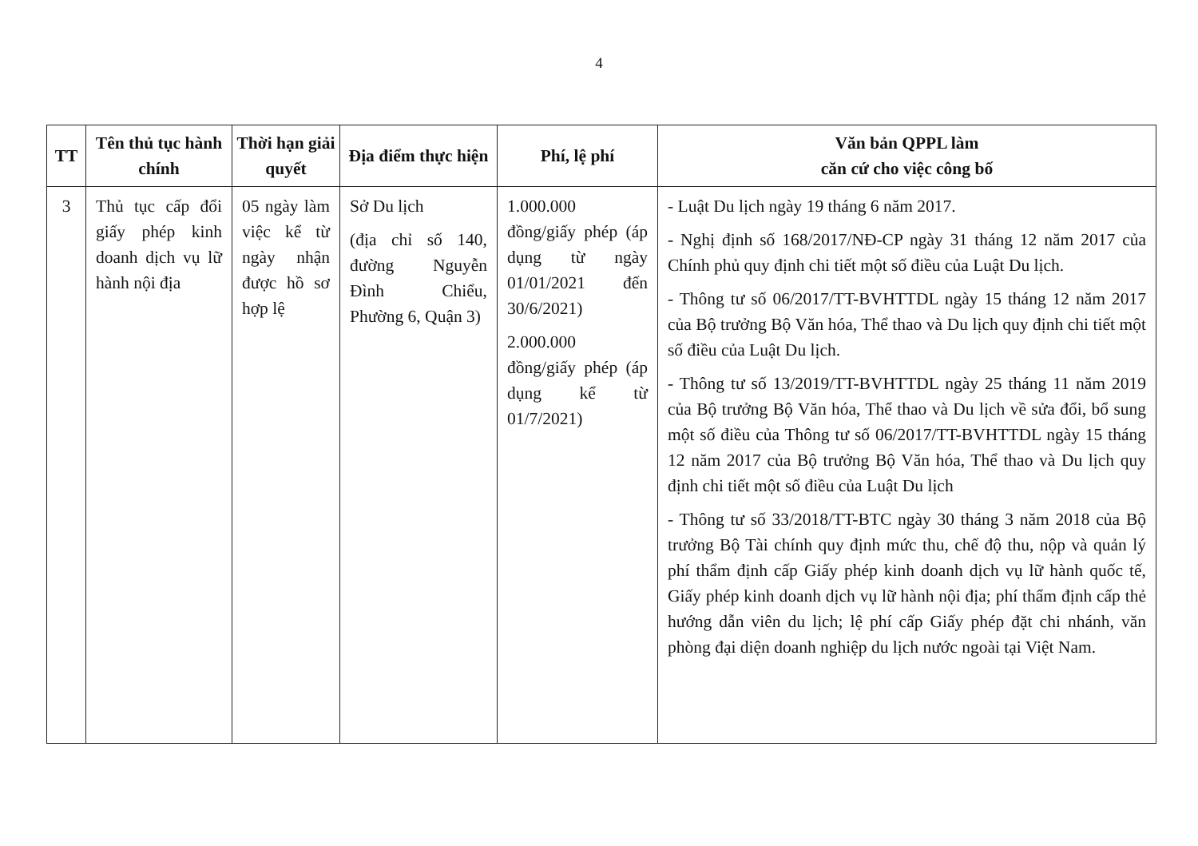4
| TT | Tên thủ tục hành chính | Thời hạn giải quyết | Địa điểm thực hiện | Phí, lệ phí | Văn bản QPPL làm căn cứ cho việc công bố |
| --- | --- | --- | --- | --- | --- |
| 3 | Thủ tục cấp đổi giấy phép kinh doanh dịch vụ lữ hành nội địa | 05 ngày làm việc kể từ ngày nhận được hồ sơ hợp lệ | Sở Du lịch (địa chỉ số 140, đường Nguyễn Đình Chiểu, Phường 6, Quận 3) | 1.000.000 đồng/giấy phép (áp dụng từ ngày 01/01/2021 đến 30/6/2021) 2.000.000 đồng/giấy phép (áp dụng kể từ 01/7/2021) | - Luật Du lịch ngày 19 tháng 6 năm 2017. - Nghị định số 168/2017/NĐ-CP ngày 31 tháng 12 năm 2017 của Chính phủ quy định chi tiết một số điều của Luật Du lịch. - Thông tư số 06/2017/TT-BVHTTDL ngày 15 tháng 12 năm 2017 của Bộ trưởng Bộ Văn hóa, Thể thao và Du lịch quy định chi tiết một số điều của Luật Du lịch. - Thông tư số 13/2019/TT-BVHTTDL ngày 25 tháng 11 năm 2019 của Bộ trưởng Bộ Văn hóa, Thể thao và Du lịch về sửa đổi, bổ sung một số điều của Thông tư số 06/2017/TT-BVHTTDL ngày 15 tháng 12 năm 2017 của Bộ trưởng Bộ Văn hóa, Thể thao và Du lịch quy định chi tiết một số điều của Luật Du lịch - Thông tư số 33/2018/TT-BTC ngày 30 tháng 3 năm 2018 của Bộ trưởng Bộ Tài chính quy định mức thu, chế độ thu, nộp và quản lý phí thẩm định cấp Giấy phép kinh doanh dịch vụ lữ hành quốc tế, Giấy phép kinh doanh dịch vụ lữ hành nội địa; phí thẩm định cấp thẻ hướng dẫn viên du lịch; lệ phí cấp Giấy phép đặt chi nhánh, văn phòng đại diện doanh nghiệp du lịch nước ngoài tại Việt Nam. |